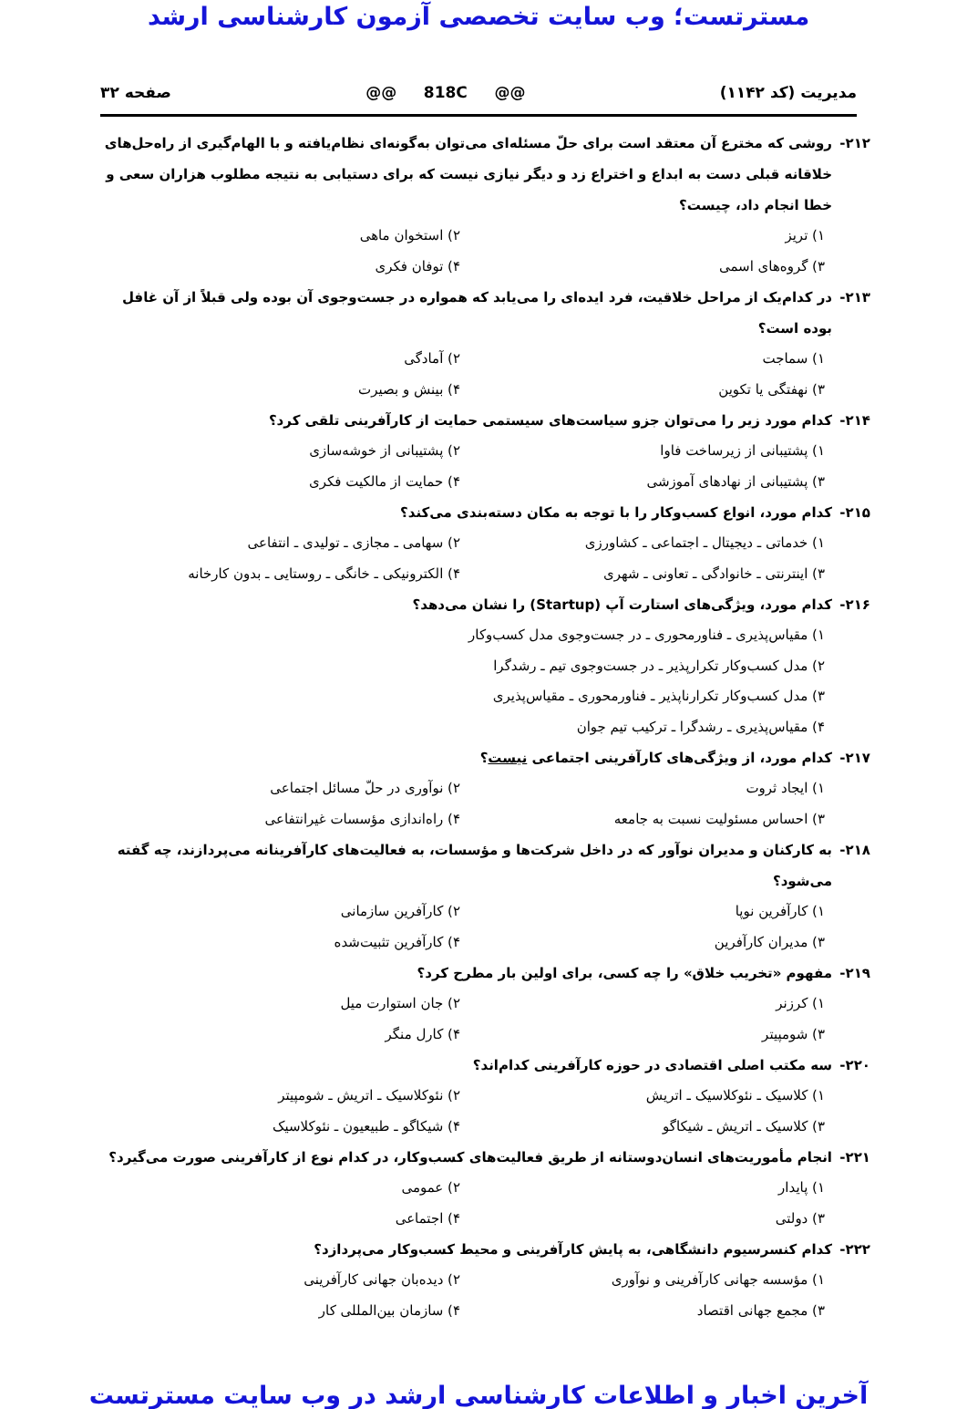مسترتست؛ وب سایت تخصصی آزمون کارشناسی ارشد
مدیریت (کد ۱۱۴۲) @@ 818C @@ صفحه ۳۲
۲۱۲- روشی که مخترع آن معتقد است برای حلّ مسئله‌ای می‌توان به‌گونه‌ای نظام‌یافته و با الهام‌گیری از راه‌حل‌های خلاقانه قبلی دست به ابداع و اختراع زد و دیگر نیازی نیست که برای دستیابی به نتیجه مطلوب هزاران سعی و خطا انجام داد، چیست؟
۱) تریز ۲) استخوان ماهی
۳) گروه‌های اسمی ۴) توفان فکری
۲۱۳- در کدام‌یک از مراحل خلاقیت، فرد ایده‌ای را می‌یابد که همواره در جست‌وجوی آن بوده ولی قبلاً از آن غافل بوده است؟
۱) سماجت ۲) آمادگی
۳) نهفتگی یا تکوین ۴) بینش و بصیرت
۲۱۴- کدام مورد زیر را می‌توان جزو سیاست‌های سیستمی حمایت از کارآفرینی تلقی کرد؟
۱) پشتیبانی از زیرساخت فاوا ۲) پشتیبانی از خوشه‌سازی
۳) پشتیبانی از نهادهای آموزشی ۴) حمایت از مالکیت فکری
۲۱۵- کدام مورد، انواع کسب‌وکار را با توجه به مکان دسته‌بندی می‌کند؟
۱) خدماتی ـ دیجیتال ـ اجتماعی ـ کشاورزی ۲) سهامی ـ مجازی ـ تولیدی ـ انتفاعی
۳) اینترنتی ـ خانوادگی ـ تعاونی ـ شهری ۴) الکترونیکی ـ خانگی ـ روستایی ـ بدون کارخانه
۲۱۶- کدام مورد، ویژگی‌های استارت آپ (Startup) را نشان می‌دهد؟
۱) مقیاس‌پذیری ـ فناورمحوری ـ در جست‌وجوی مدل کسب‌وکار
۲) مدل کسب‌وکار تکرارپذیر ـ در جست‌وجوی تیم ـ رشدگرا
۳) مدل کسب‌وکار تکرارناپذیر ـ فناورمحوری ـ مقیاس‌پذیری
۴) مقیاس‌پذیری ـ رشدگرا ـ ترکیب تیم جوان
۲۱۷- کدام مورد، از ویژگی‌های کارآفرینی اجتماعی نیست؟
۱) ایجاد ثروت ۲) نوآوری در حلّ مسائل اجتماعی
۳) احساس مسئولیت نسبت به جامعه ۴) راه‌اندازی مؤسسات غیرانتفاعی
۲۱۸- به کارکنان و مدیران نوآور که در داخل شرکت‌ها و مؤسسات، به فعالیت‌های کارآفرینانه می‌پردازند، چه گفته می‌شود؟
۱) کارآفرین نوپا ۲) کارآفرین سازمانی
۳) مدیران کارآفرین ۴) کارآفرین تثبیت‌شده
۲۱۹- مفهوم «تخریب خلاق» را چه کسی، برای اولین بار مطرح کرد؟
۱) کرزنر ۲) جان استوارت میل
۳) شومپیتر ۴) کارل منگر
۲۲۰- سه مکتب اصلی اقتصادی در حوزه کارآفرینی کدام‌اند؟
۱) کلاسیک ـ نئوکلاسیک ـ اتریش ۲) نئوکلاسیک ـ اتریش ـ شومپیتر
۳) کلاسیک ـ اتریش ـ شیکاگو ۴) شیکاگو ـ طبیعیون ـ نئوکلاسیک
۲۲۱- انجام مأموریت‌های انسان‌دوستانه از طریق فعالیت‌های کسب‌وکار، در کدام نوع از کارآفرینی صورت می‌گیرد؟
۱) پایدار ۲) عمومی
۳) دولتی ۴) اجتماعی
۲۲۲- کدام کنسرسیوم دانشگاهی، به پایش کارآفرینی و محیط کسب‌وکار می‌پردازد؟
۱) مؤسسه جهانی کارآفرینی و نوآوری ۲) دیده‌بان جهانی کارآفرینی
۳) مجمع جهانی اقتصاد ۴) سازمان بین‌المللی کار
آخرین اخبار و اطلاعات کارشناسی ارشد در وب سایت مسترتست